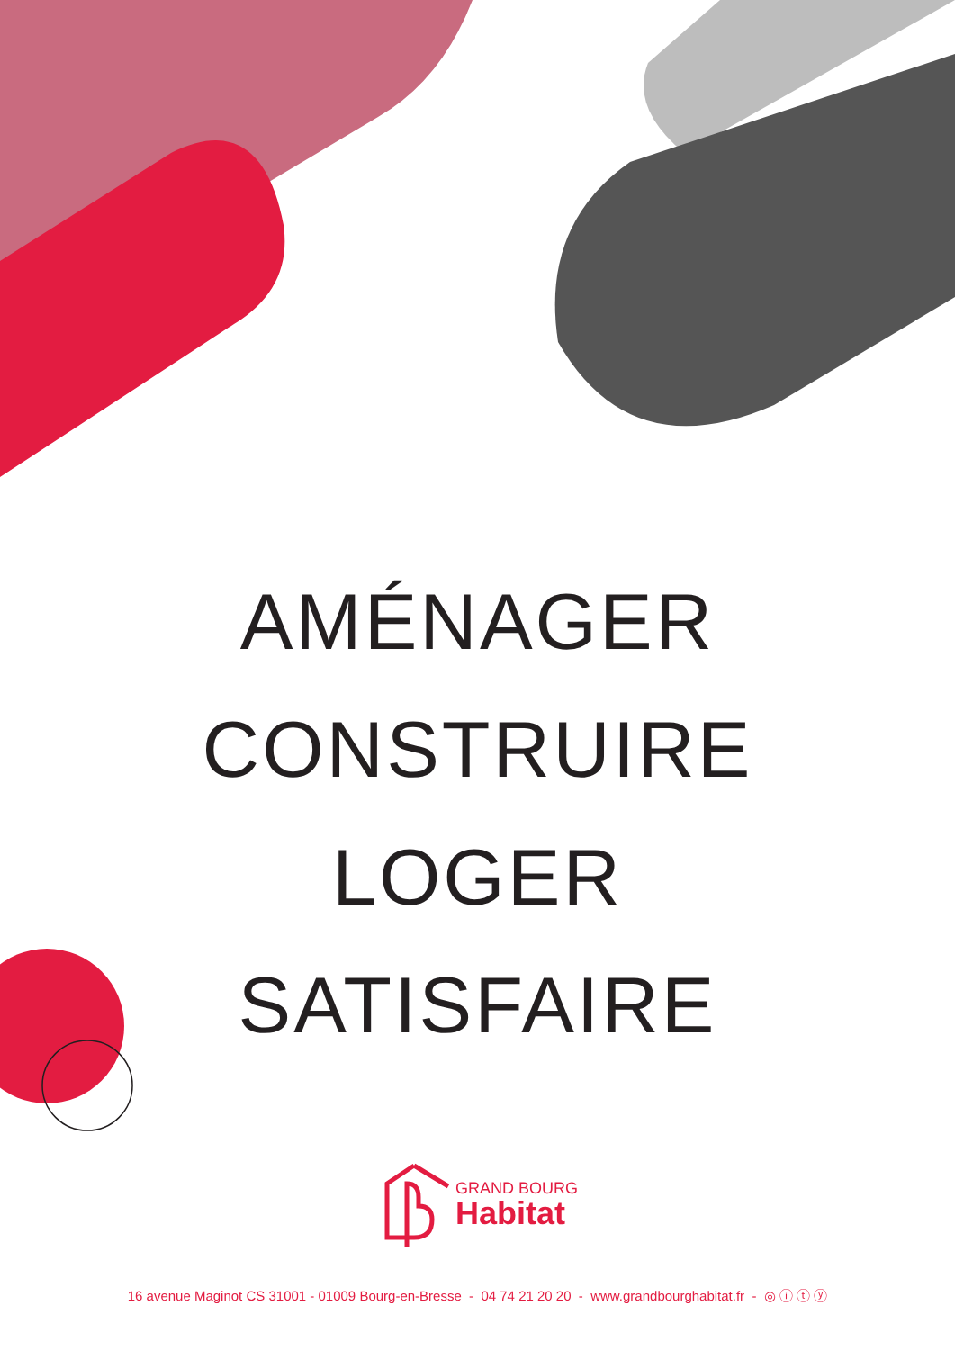AMÉNAGER
CONSTRUIRE
LOGER
SATISFAIRE
GRAND BOURG
Habitat
16 avenue Maginot CS 31001 - 01009 Bourg-en-Bresse - 04 74 21 20 20 - www.grandbourghabitat.fr - ◎ ⓘ ⓣ ⓨ